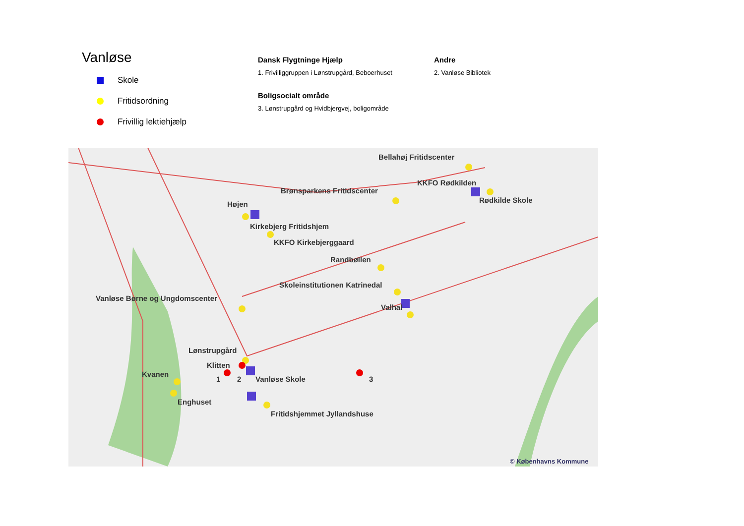Vanløse
Skole
Fritidsordning
Frivillig lektiehjælp
Dansk Flygtninge Hjælp
1. Frivilliggruppen i Lønstrupgård, Beboerhuset
Boligsocialt område
3. Lønstrupgård og Hvidbjergvej, boligområde
Andre
2. Vanløse Bibliotek
Bellahøj Fritidscenter
KKFO Rødkilden
Rødkilde Skole
Brønsparkens Fritidscenter
Højen
Kirkebjerg Fritidshjem
KKFO Kirkebjerggaard
Randbøllen
Skoleinstitutionen Katrinedal
Vanløse Børne og Ungdomscenter
Valhal
Lønstrupgård
Klitten
Kvanen
1 2 Vanløse Skole 3
Enghuset
Fritidshjemmet Jyllandshuse
© Københavns Kommune